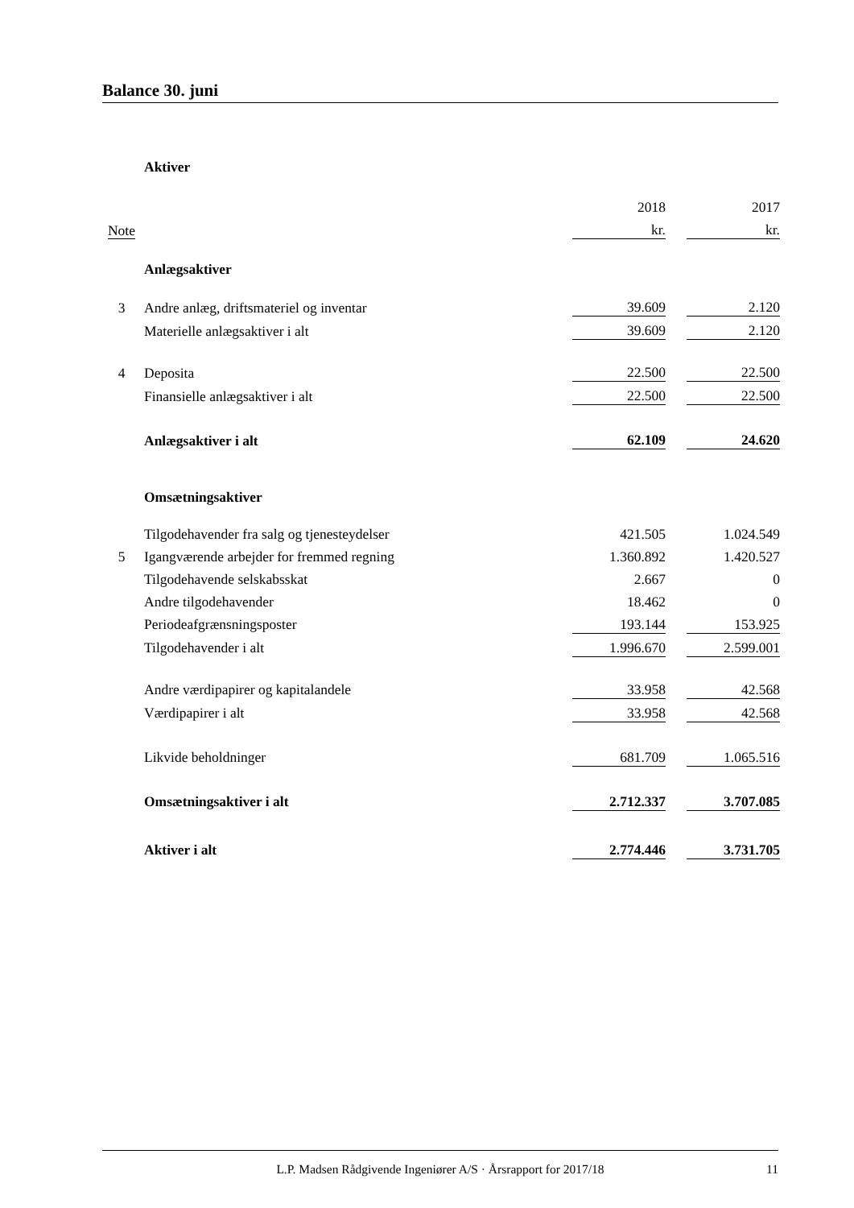Balance 30. juni
| | Aktiver | | | |
| | | 2018 | | 2017 |
| Note | | kr. | | kr. |
| | Anlægsaktiver | | | |
| 3 | Andre anlæg, driftsmateriel og inventar | 39.609 | | 2.120 |
| | Materielle anlægsaktiver i alt | 39.609 | | 2.120 |
| 4 | Deposita | 22.500 | | 22.500 |
| | Finansielle anlægsaktiver i alt | 22.500 | | 22.500 |
| | Anlægsaktiver i alt | 62.109 | | 24.620 |
| | Omsætningsaktiver | | | |
| | Tilgodehavender fra salg og tjenesteydelser | 421.505 | | 1.024.549 |
| 5 | Igangværende arbejder for fremmed regning | 1.360.892 | | 1.420.527 |
| | Tilgodehavende selskabsskat | 2.667 | | 0 |
| | Andre tilgodehavender | 18.462 | | 0 |
| | Periodeafgrænsningsposter | 193.144 | | 153.925 |
| | Tilgodehavender i alt | 1.996.670 | | 2.599.001 |
| | Andre værdipapirer og kapitalandele | 33.958 | | 42.568 |
| | Værdipapirer i alt | 33.958 | | 42.568 |
| | Likvide beholdninger | 681.709 | | 1.065.516 |
| | Omsætningsaktiver i alt | 2.712.337 | | 3.707.085 |
| | Aktiver i alt | 2.774.446 | | 3.731.705 |
L.P. Madsen Rådgivende Ingeniører A/S · Årsrapport for 2017/18 11